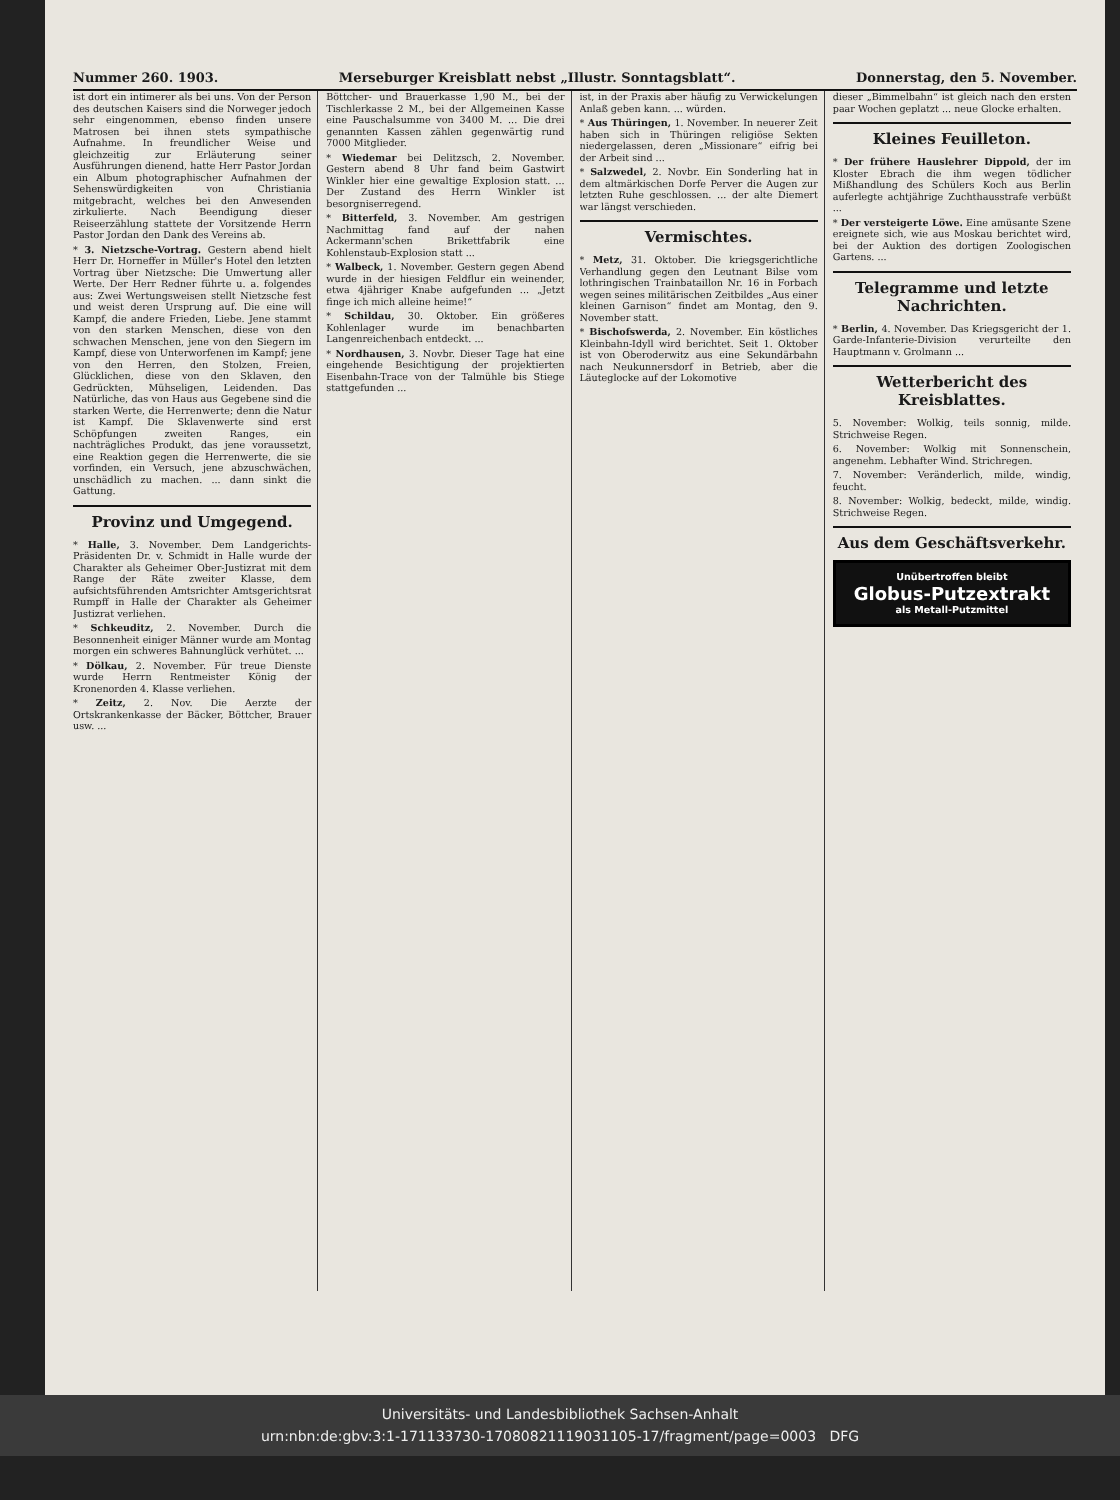Nummer 260. 1903. Merseburger Kreisblatt nebst „Illustr. Sonntagsblatt“. Donnerstag, den 5. November.
ist dort ein intimerer als bei uns. Von der Person des deutschen Kaisers sind die Norweger jedoch sehr eingenommen, ebenso finden unsere Matrosen bei ihnen stets sympathische Aufnahme. In freundlicher Weise und gleichzeitig zur Erläuterung seiner Ausführungen dienend, hatte Herr Pastor Jordan ein Album photographischer Aufnahmen der Sehenswürdigkeiten von Christiania mitgebracht, welches bei den Anwesenden zirkulierte. Nach Beendigung dieser Reiseerzählung stattete der Vorsitzende Herrn Pastor Jordan den Dank des Vereins ab.
* 3. Nietzsche-Vortrag. Gestern abend hielt Herr Dr. Horneffer in Müller's Hotel den letzten Vortrag über Nietzsche: Die Umwertung aller Werte. Der Herr Redner führte u. a. folgendes aus: Zwei Wertungsweisen stellt Nietzsche fest und weist deren Ursprung auf. Die eine will Kampf, die andere Frieden, Liebe. Jene stammt von den starken Menschen, diese von den schwachen Menschen, jene von den Siegern im Kampf, diese von Unterworfenen im Kampf; jene von den Herren, den Stolzen, Freien, Glücklichen, diese von den Sklaven, den Gedrückten, Mühseligen, Leidenden. Das Natürliche, das von Haus aus Gegebene sind die starken Werte, die Herrenwerte; denn die Natur ist Kampf. Die Sklavenwerte sind erst Schöpfungen zweiten Ranges, ein nachträgliches Produkt, das jene voraussetzt, eine Reaktion gegen die Herrenwerte, die sie vorfinden, ein Versuch, jene abzuschwächen, unschädlich zu machen. ... dann sinkt die Gattung.
Provinz und Umgegend.
* Halle, 3. November. Dem Landgerichts-Präsidenten Dr. v. Schmidt in Halle wurde der Charakter als Geheimer Ober-Justizrat mit dem Range der Räte zweiter Klasse, dem aufsichtsführenden Amtsrichter Amtsgerichtsrat Rumpff in Halle der Charakter als Geheimer Justizrat verliehen.
* Schkeuditz, 2. November. Durch die Besonnenheit einiger Männer wurde am Montag morgen ein schweres Bahnunglück verhütet. ...
* Dölkau, 2. November. Für treue Dienste wurde Herrn Rentmeister König der Kronenorden 4. Klasse verliehen.
* Zeitz, 2. Nov. Die Aerzte der Ortskrankenkasse der Bäcker, Böttcher, Brauer usw. ...
Böttcher- und Brauerkasse 1,90 M., bei der Tischlerkasse 2 M., bei der Allgemeinen Kasse eine Pauschalsumme von 3400 M. ... Die drei genannten Kassen zählen gegenwärtig rund 7000 Mitglieder.
* Wiedemar bei Delitzsch, 2. November. Gestern abend 8 Uhr fand beim Gastwirt Winkler hier eine gewaltige Explosion statt. ... Der Zustand des Herrn Winkler ist besorgniserregend.
* Bitterfeld, 3. November. Am gestrigen Nachmittag fand auf der nahen Ackermann'schen Brikettfabrik eine Kohlenstaub-Explosion statt ...
* Walbeck, 1. November. Gestern gegen Abend wurde in der hiesigen Feldflur ein weinender, etwa 4jähriger Knabe aufgefunden ... „Jetzt finge ich mich alleine heime!“
* Schildau, 30. Oktober. Ein größeres Kohlenlager wurde im benachbarten Langenreichenbach entdeckt. ...
* Nordhausen, 3. Novbr. Dieser Tage hat eine eingehende Besichtigung der projektierten Eisenbahn-Trace von der Talmühle bis Stiege stattgefunden ...
ist, in der Praxis aber häufig zu Verwickelungen Anlaß geben kann. ... würden.
* Aus Thüringen, 1. November. In neuerer Zeit haben sich in Thüringen religiöse Sekten niedergelassen, deren „Missionare“ eifrig bei der Arbeit sind ...
* Salzwedel, 2. Novbr. Ein Sonderling hat in dem altmärkischen Dorfe Perver die Augen zur letzten Ruhe geschlossen. ... der alte Diemert war längst verschieden.
Vermischtes.
* Metz, 31. Oktober. Die kriegsgerichtliche Verhandlung gegen den Leutnant Bilse vom lothringischen Trainbataillon Nr. 16 in Forbach wegen seines militärischen Zeitbildes „Aus einer kleinen Garnison“ findet am Montag, den 9. November statt.
* Bischofswerda, 2. November. Ein köstliches Kleinbahn-Idyll wird berichtet. Seit 1. Oktober ist von Oberoderwitz aus eine Sekundärbahn nach Neukunnersdorf in Betrieb, aber die Läuteglocke auf der Lokomotive
dieser „Bimmelbahn“ ist gleich nach den ersten paar Wochen geplatzt ... neue Glocke erhalten.
Kleines Feuilleton.
* Der frühere Hauslehrer Dippold, der im Kloster Ebrach die ihm wegen tödlicher Mißhandlung des Schülers Koch aus Berlin auferlegte achtjährige Zuchthausstrafe verbüßt ...
* Der versteigerte Löwe. Eine amüsante Szene ereignete sich, wie aus Moskau berichtet wird, bei der Auktion des dortigen Zoologischen Gartens. ...
Telegramme und letzte Nachrichten.
* Berlin, 4. November. Das Kriegsgericht der 1. Garde-Infanterie-Division verurteilte den Hauptmann v. Grolmann ...
Wetterbericht des Kreisblattes.
5. November: Wolkig, teils sonnig, milde. Strichweise Regen.
6. November: Wolkig mit Sonnenschein, angenehm. Lebhafter Wind. Strichregen.
7. November: Veränderlich, milde, windig, feucht.
8. November: Wolkig, bedeckt, milde, windig. Strichweise Regen.
Aus dem Geschäftsverkehr.
Unübertroffen bleibt
Globus-Putzextrakt
als Metall-Putzmittel
Universitäts- und Landesbibliothek Sachsen-Anhalt
urn:nbn:de:gbv:3:1-171133730-17080821119031105-17/fragment/page=0003 DFG